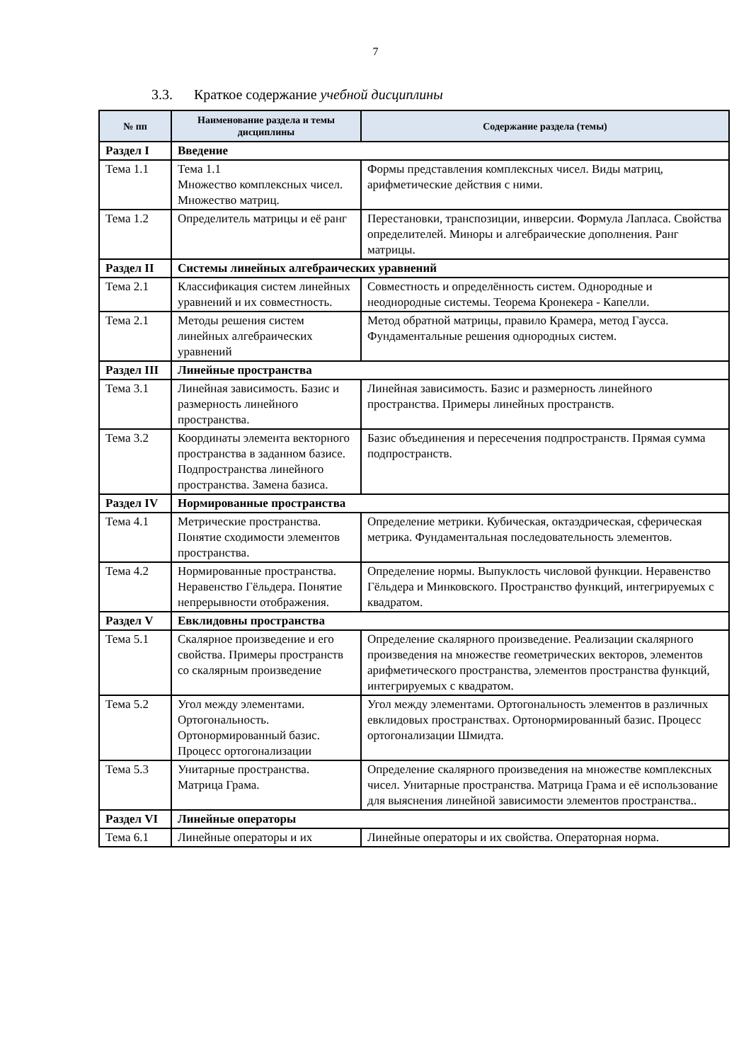7
3.3. Краткое содержание учебной дисциплины
| № пп | Наименование раздела и темы дисциплины | Содержание раздела (темы) |
| --- | --- | --- |
| Раздел I | Введение | |
| Тема 1.1 | Тема 1.1 Множество комплексных чисел. Множество матриц. | Формы представления комплексных чисел. Виды матриц, арифметические действия с ними. |
| Тема 1.2 | Определитель матрицы и её ранг | Перестановки, транспозиции, инверсии. Формула Лапласа. Свойства определителей. Миноры и алгебраические дополнения. Ранг матрицы. |
| Раздел II | Системы линейных алгебраических уравнений | |
| Тема 2.1 | Классификация систем линейных уравнений и их совместность. | Совместность и определённость систем. Однородные и неоднородные системы. Теорема Кронекера - Капелли. |
| Тема 2.1 | Методы решения систем линейных алгебраических уравнений | Метод обратной матрицы, правило Крамера, метод Гаусса. Фундаментальные решения однородных систем. |
| Раздел III | Линейные пространства | |
| Тема 3.1 | Линейная зависимость. Базис и размерность линейного пространства. | Линейная зависимость. Базис и размерность линейного пространства. Примеры линейных пространств. |
| Тема 3.2 | Координаты элемента векторного пространства в заданном базисе. Подпространства линейного пространства. Замена базиса. | Базис объединения и пересечения подпространств. Прямая сумма подпространств. |
| Раздел IV | Нормированные пространства | |
| Тема 4.1 | Метрические пространства. Понятие сходимости элементов пространства. | Определение метрики. Кубическая, октаэдрическая, сферическая метрика. Фундаментальная последовательность элементов. |
| Тема 4.2 | Нормированные пространства. Неравенство Гёльдера. Понятие непрерывности отображения. | Определение нормы. Выпуклость числовой функции. Неравенство Гёльдера и Минковского. Пространство функций, интегрируемых с квадратом. |
| Раздел V | Евклидовны пространства | |
| Тема 5.1 | Скалярное произведение и его свойства. Примеры пространств со скалярным произведение | Определение скалярного произведение. Реализации скалярного произведения на множестве геометрических векторов, элементов арифметического пространства, элементов пространства функций, интегрируемых с квадратом. |
| Тема 5.2 | Угол между элементами. Ортогональность. Ортонормированный базис. Процесс ортогонализации | Угол между элементами. Ортогональность элементов в различных евклидовых пространствах. Ортонормированный базис. Процесс ортогонализации Шмидта. |
| Тема 5.3 | Унитарные пространства. Матрица Грама. | Определение скалярного произведения на множестве комплексных чисел. Унитарные пространства. Матрица Грама и её использование для выяснения линейной зависимости элементов пространства.. |
| Раздел VI | Линейные операторы | |
| Тема 6.1 | Линейные операторы и их | Линейные операторы и их свойства. Операторная норма. |